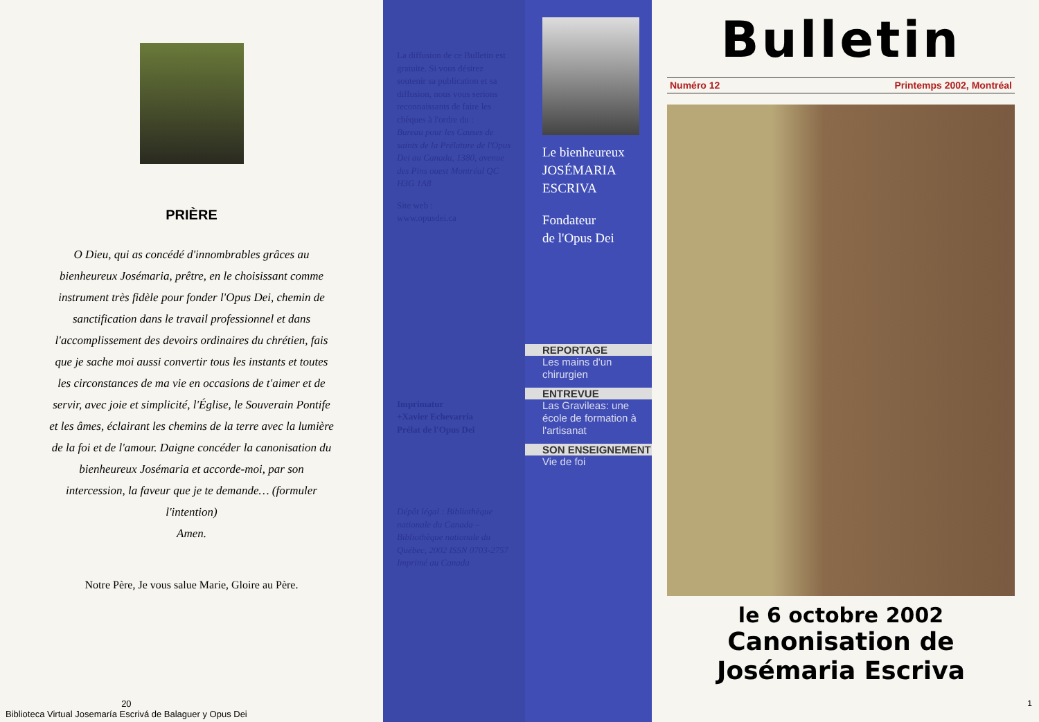PRIÈRE
O Dieu, qui as concédé d'innombrables grâces au bienheureux Josémaria, prêtre, en le choisissant comme instrument très fidèle pour fonder l'Opus Dei, chemin de sanctification dans le travail professionnel et dans l'accomplissement des devoirs ordinaires du chrétien, fais que je sache moi aussi convertir tous les instants et toutes les circonstances de ma vie en occasions de t'aimer et de servir, avec joie et simplicité, l'Église, le Souverain Pontife et les âmes, éclairant les chemins de la terre avec la lumière de la foi et de l'amour. Daigne concéder la canonisation du bienheureux Josémaria et accorde-moi, par son intercession, la faveur que je te demande… (formuler l'intention)
Amen.
Notre Père, Je vous salue Marie, Gloire au Père.
20
Biblioteca Virtual Josemaría Escrivá de Balaguer y Opus Dei
La diffusion de ce Bulletin est gratuite. Si vous désirez soutenir sa publication et sa diffusion, nous vous serions reconnaissants de faire les chèques à l'ordre du :
Bureau pour les Causes de saints de la Prélature de l'Opus Dei au Canada, 1380, avenue des Pins ouest Montréal QC H3G 1A8
Site web :
www.opusdei.ca
Imprimatur
+Xavier Echevarría
Prélat de l'Opus Dei
Dépôt légal : Bibliothèque nationale du Canada – Bibliothèque nationale du Québec, 2002 ISSN 0703-2757 Imprimé au Canada
Le bienheureux
JOSÉMARIA
ESCRIVA
Fondateur
de l'Opus Dei
REPORTAGE
Les mains d'un chirurgien
ENTREVUE
Las Gravileas: une école de formation à l'artisanat
SON ENSEIGNEMENT
Vie de foi
Bulletin
Numéro 12 Printemps 2002, Montréal
le 6 octobre 2002
Canonisation de
Josémaria Escriva
1